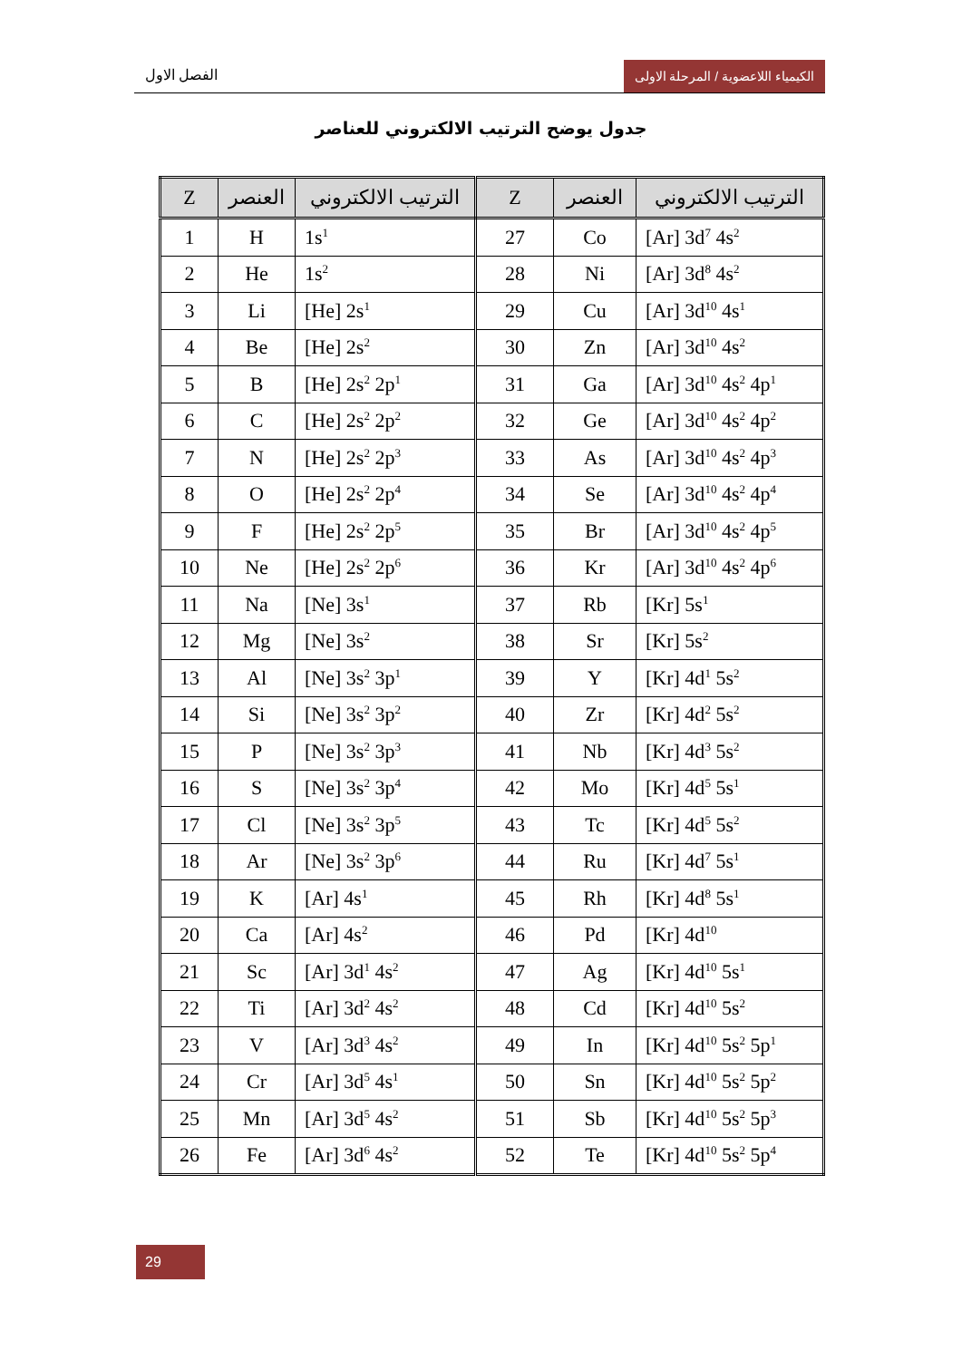الفصل الاول الكيمياء اللاعضوية / المرحلة الاولى
جدول يوضح الترتيب الالكتروني للعناصر
| Z | العنصر | الترتيب الالكتروني | Z | العنصر | الترتيب الالكتروني |
| --- | --- | --- | --- | --- | --- |
| 1 | H | 1s<sup>1</sup> | 27 | Co | [Ar] 3d<sup>7</sup> 4s<sup>2</sup> |
| 2 | He | 1s<sup>2</sup> | 28 | Ni | [Ar] 3d<sup>8</sup> 4s<sup>2</sup> |
| 3 | Li | [He] 2s<sup>1</sup> | 29 | Cu | [Ar] 3d<sup>10</sup> 4s<sup>1</sup> |
| 4 | Be | [He] 2s<sup>2</sup> | 30 | Zn | [Ar] 3d<sup>10</sup> 4s<sup>2</sup> |
| 5 | B | [He] 2s<sup>2</sup> 2p<sup>1</sup> | 31 | Ga | [Ar] 3d<sup>10</sup> 4s<sup>2</sup> 4p<sup>1</sup> |
| 6 | C | [He] 2s<sup>2</sup> 2p<sup>2</sup> | 32 | Ge | [Ar] 3d<sup>10</sup> 4s<sup>2</sup> 4p<sup>2</sup> |
| 7 | N | [He] 2s<sup>2</sup> 2p<sup>3</sup> | 33 | As | [Ar] 3d<sup>10</sup> 4s<sup>2</sup> 4p<sup>3</sup> |
| 8 | O | [He] 2s<sup>2</sup> 2p<sup>4</sup> | 34 | Se | [Ar] 3d<sup>10</sup> 4s<sup>2</sup> 4p<sup>4</sup> |
| 9 | F | [He] 2s<sup>2</sup> 2p<sup>5</sup> | 35 | Br | [Ar] 3d<sup>10</sup> 4s<sup>2</sup> 4p<sup>5</sup> |
| 10 | Ne | [He] 2s<sup>2</sup> 2p<sup>6</sup> | 36 | Kr | [Ar] 3d<sup>10</sup> 4s<sup>2</sup> 4p<sup>6</sup> |
| 11 | Na | [Ne] 3s<sup>1</sup> | 37 | Rb | [Kr] 5s<sup>1</sup> |
| 12 | Mg | [Ne] 3s<sup>2</sup> | 38 | Sr | [Kr] 5s<sup>2</sup> |
| 13 | Al | [Ne] 3s<sup>2</sup> 3p<sup>1</sup> | 39 | Y | [Kr] 4d<sup>1</sup> 5s<sup>2</sup> |
| 14 | Si | [Ne] 3s<sup>2</sup> 3p<sup>2</sup> | 40 | Zr | [Kr] 4d<sup>2</sup> 5s<sup>2</sup> |
| 15 | P | [Ne] 3s<sup>2</sup> 3p<sup>3</sup> | 41 | Nb | [Kr] 4d<sup>3</sup> 5s<sup>2</sup> |
| 16 | S | [Ne] 3s<sup>2</sup> 3p<sup>4</sup> | 42 | Mo | [Kr] 4d<sup>5</sup> 5s<sup>1</sup> |
| 17 | Cl | [Ne] 3s<sup>2</sup> 3p<sup>5</sup> | 43 | Tc | [Kr] 4d<sup>5</sup> 5s<sup>2</sup> |
| 18 | Ar | [Ne] 3s<sup>2</sup> 3p<sup>6</sup> | 44 | Ru | [Kr] 4d<sup>7</sup> 5s<sup>1</sup> |
| 19 | K | [Ar] 4s<sup>1</sup> | 45 | Rh | [Kr] 4d<sup>8</sup> 5s<sup>1</sup> |
| 20 | Ca | [Ar] 4s<sup>2</sup> | 46 | Pd | [Kr] 4d<sup>10</sup> |
| 21 | Sc | [Ar] 3d<sup>1</sup> 4s<sup>2</sup> | 47 | Ag | [Kr] 4d<sup>10</sup> 5s<sup>1</sup> |
| 22 | Ti | [Ar] 3d<sup>2</sup> 4s<sup>2</sup> | 48 | Cd | [Kr] 4d<sup>10</sup> 5s<sup>2</sup> |
| 23 | V | [Ar] 3d<sup>3</sup> 4s<sup>2</sup> | 49 | In | [Kr] 4d<sup>10</sup> 5s<sup>2</sup> 5p<sup>1</sup> |
| 24 | Cr | [Ar] 3d<sup>5</sup> 4s<sup>1</sup> | 50 | Sn | [Kr] 4d<sup>10</sup> 5s<sup>2</sup> 5p<sup>2</sup> |
| 25 | Mn | [Ar] 3d<sup>5</sup> 4s<sup>2</sup> | 51 | Sb | [Kr] 4d<sup>10</sup> 5s<sup>2</sup> 5p<sup>3</sup> |
| 26 | Fe | [Ar] 3d<sup>6</sup> 4s<sup>2</sup> | 52 | Te | [Kr] 4d<sup>10</sup> 5s<sup>2</sup> 5p<sup>4</sup> |
29